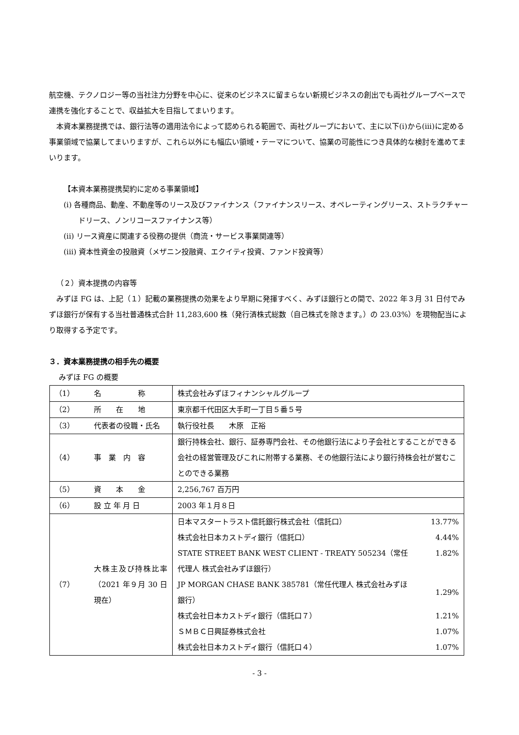航空機、テクノロジー等の当社注力分野を中心に、従来のビジネスに留まらない新規ビジネスの創出でも両社グループベースで連携を強化することで、収益拡大を目指してまいります。
本資本業務提携では、銀行法等の適用法令によって認められる範囲で、両社グループにおいて、主に以下(ⅰ)から(ⅲ)に定める事業領域で協業してまいりますが、これら以外にも幅広い領域・テーマについて、協業の可能性につき具体的な検討を進めてまいります。
【本資本業務提携契約に定める事業領域】
(i) 各種商品、動産、不動産等のリース及びファイナンス（ファイナンスリース、オペレーティングリース、ストラクチャードリース、ノンリコースファイナンス等）
(ii) リース資産に関連する役務の提供（商流・サービス事業関連等）
(iii) 資本性資金の投融資（メザニン投融資、エクイティ投資、ファンド投資等）
（２）資本提携の内容等
みずほ FG は、上記（１）記載の業務提携の効果をより早期に発揮すべく、みずほ銀行との間で、2022 年３月 31 日付でみずほ銀行が保有する当社普通株式合計 11,283,600 株（発行済株式総数（自己株式を除きます。）の 23.03%）を現物配当により取得する予定です。
３．資本業務提携の相手先の概要
みずほ FG の概要
| （1） | 名 称 | 株式会社みずほフィナンシャルグループ |
| （2） | 所 在 地 | 東京都千代田区大手町一丁目５番５号 |
| （3） | 代表者の役職・氏名 | 執行役社長 木原 正裕 |
| （4） | 事 業 内 容 | 銀行持株会社、銀行、証券専門会社、その他銀行法により子会社とすることができる会社の経営管理及びこれに附帯する業務、その他銀行法により銀行持株会社が営むことのできる業務 |
| （5） | 資 本 金 | 2,256,767 百万円 |
| （6） | 設 立 年 月 日 | 2003 年１月８日 |
| （7） | 大株主及び持株比率（2021 年９月 30 日現在） | / 日本マスタートラスト信託銀行株式会社（信託口） / 13.77% / / 株式会社日本カストディ銀行（信託口） / 4.44% / / STATE STREET BANK WEST CLIENT - TREATY 505234（常任代理人 株式会社みずほ銀行） / 1.82% / / JP MORGAN CHASE BANK 385781（常任代理人 株式会社みずほ銀行） / 1.29% / / 株式会社日本カストディ銀行（信託口７） / 1.21% / / ＳＭＢＣ日興証券株式会社 / 1.07% / / 株式会社日本カストディ銀行（信託口４） / 1.07% / |
- 3 -